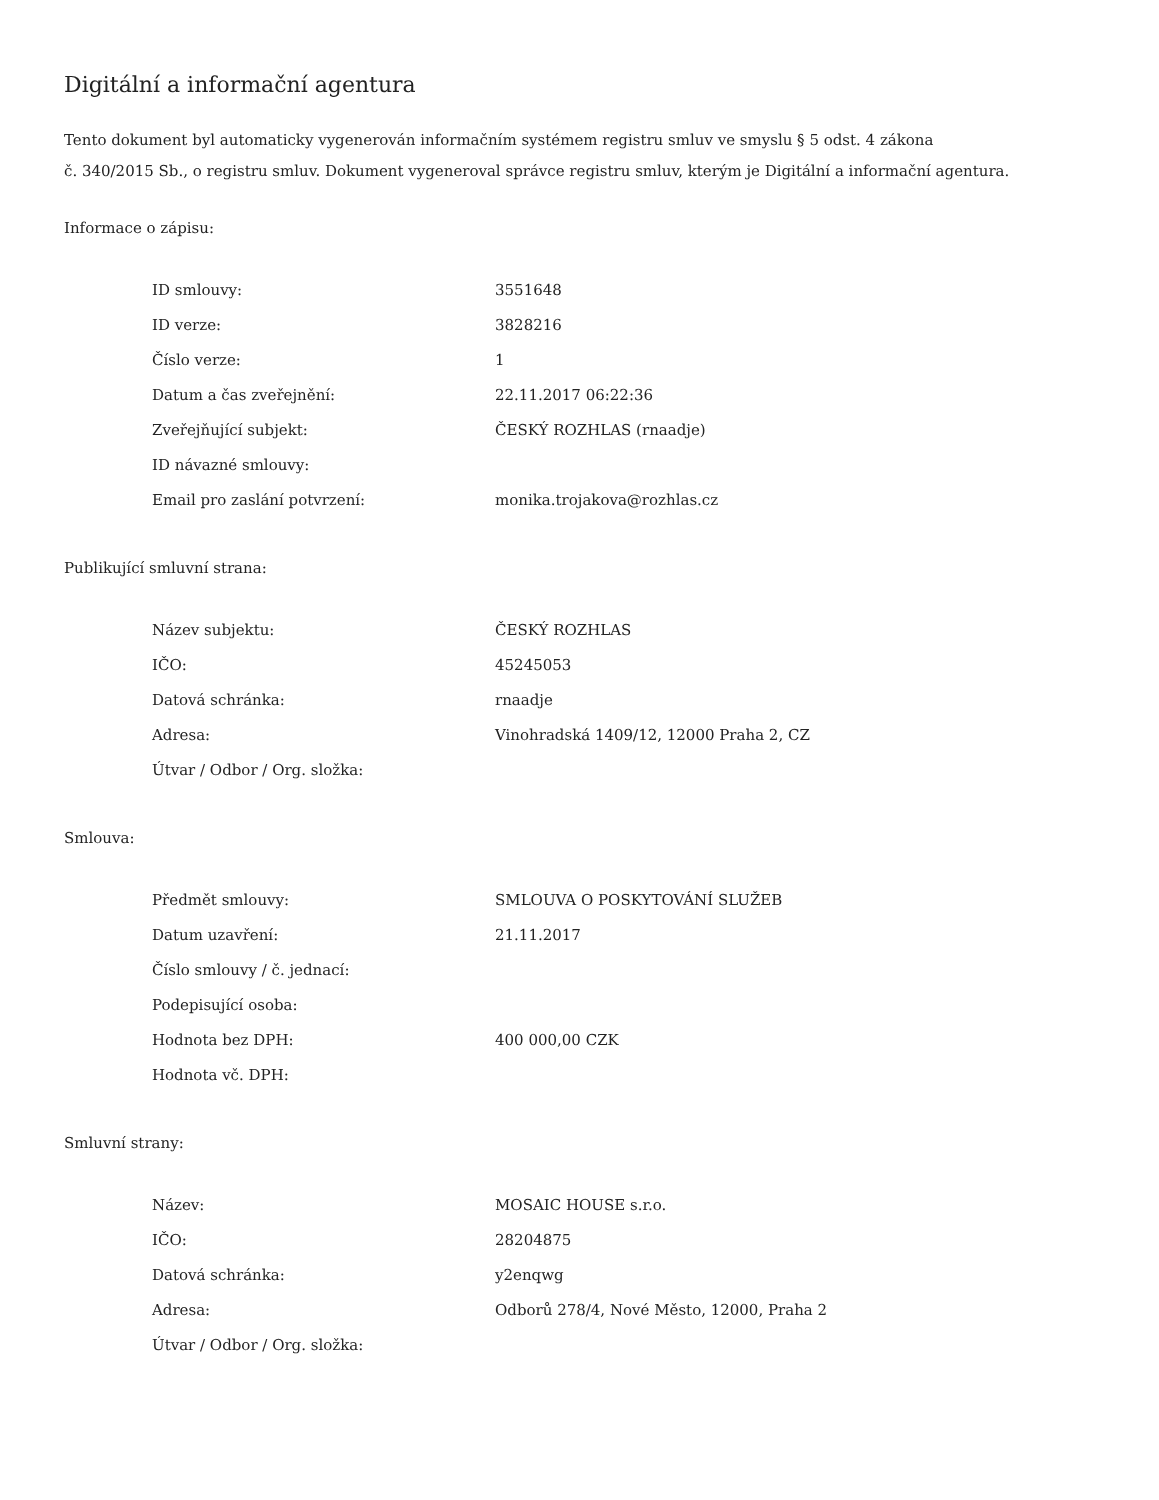Digitální a informační agentura
Tento dokument byl automaticky vygenerován informačním systémem registru smluv ve smyslu § 5 odst. 4 zákona
č. 340/2015 Sb., o registru smluv. Dokument vygeneroval správce registru smluv, kterým je Digitální a informační agentura.
Informace o zápisu:
| ID smlouvy: | 3551648 |
| ID verze: | 3828216 |
| Číslo verze: | 1 |
| Datum a čas zveřejnění: | 22.11.2017 06:22:36 |
| Zveřejňující subjekt: | ČESKÝ ROZHLAS (rnaadje) |
| ID návazné smlouvy: | |
| Email pro zaslání potvrzení: | monika.trojakova@rozhlas.cz |
Publikující smluvní strana:
| Název subjektu: | ČESKÝ ROZHLAS |
| IČO: | 45245053 |
| Datová schránka: | rnaadje |
| Adresa: | Vinohradská 1409/12, 12000 Praha 2, CZ |
| Útvar / Odbor / Org. složka: | |
Smlouva:
| Předmět smlouvy: | SMLOUVA O POSKYTOVÁNÍ SLUŽEB |
| Datum uzavření: | 21.11.2017 |
| Číslo smlouvy / č. jednací: | |
| Podepisující osoba: | |
| Hodnota bez DPH: | 400 000,00 CZK |
| Hodnota vč. DPH: | |
Smluvní strany:
| Název: | MOSAIC HOUSE s.r.o. |
| IČO: | 28204875 |
| Datová schránka: | y2enqwg |
| Adresa: | Odborů 278/4, Nové Město, 12000, Praha 2 |
| Útvar / Odbor / Org. složka: | |